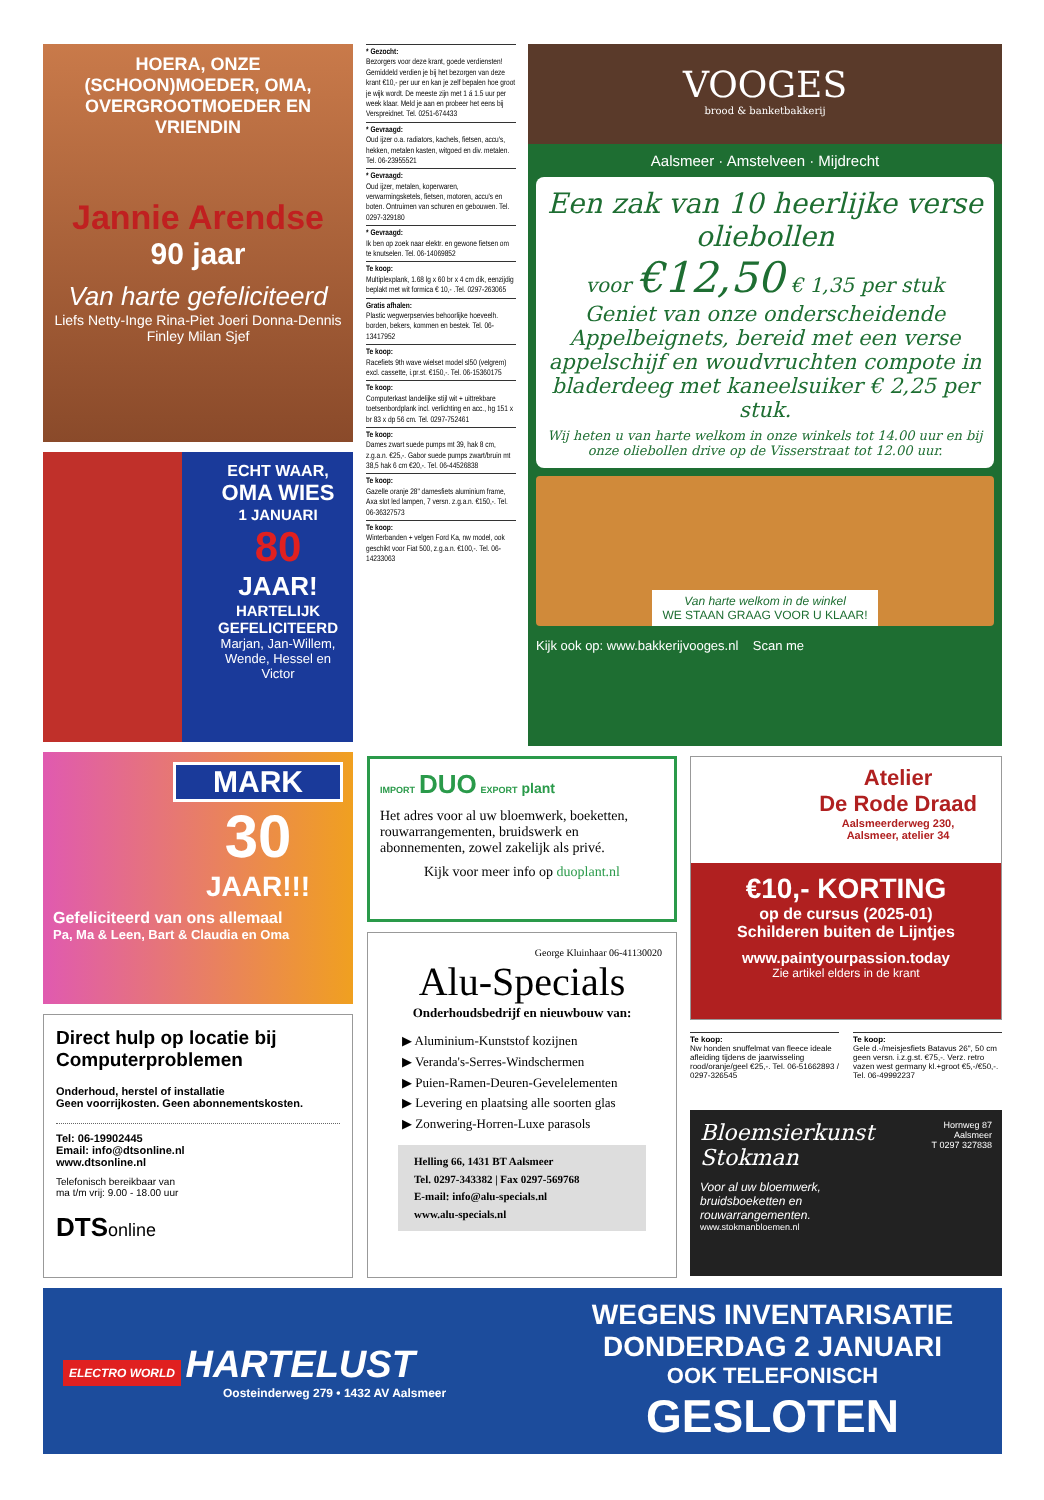HOERA, ONZE (SCHOON)MOEDER, OMA, OVERGROOTMOEDER EN VRIENDIN
Jannie Arendse
90 jaar
Van harte gefeliciteerd
Liefs Netty-Inge Rina-Piet Joeri Donna-Dennis Finley Milan Sjef
ECHT WAAR,
OMA WIES
1 JANUARI
80
JAAR!
HARTELIJK GEFELICITEERD
Marjan, Jan-Willem, Wende, Hessel en Victor
MARK
30
JAAR!!!
Gefeliciteerd van ons allemaal
Pa, Ma & Leen, Bart & Claudia en Oma
Direct hulp op locatie bij Computerproblemen
Onderhoud, herstel of installatie
Geen voorrijkosten. Geen abonnementskosten.
Tel: 06-19902445
Email: info@dtsonline.nl
www.dtsonline.nl
Telefonisch bereikbaar van
ma t/m vrij: 9.00 - 18.00 uur
DTSonline
* Gezocht:
Bezorgers voor deze krant, goede verdiensten! Gemiddeld verdien je bij het bezorgen van deze krant €10,- per uur en kan je zelf bepalen hoe groot je wijk wordt. De meeste zijn met 1 á 1.5 uur per week klaar. Meld je aan en probeer het eens bij Verspreidnet. Tel. 0251-674433
* Gevraagd:
Oud ijzer o.a. radiators, kachels, fietsen, accu's, hekken, metalen kasten, witgoed en div. metalen. Tel. 06-23955521
* Gevraagd:
Oud ijzer, metalen, koperwaren, verwarmingsketels, fietsen, motoren, accu's en boten. Ontruimen van schuren en gebouwen. Tel. 0297-329180
* Gevraagd:
Ik ben op zoek naar elektr. en gewone fietsen om te knutselen. Tel. 06-14069852
Te koop:
Multiplexplank, 1.68 lg x 60 br x 4 cm dik, eenzijdig beplakt met wit formica € 10,- .Tel. 0297-263065
Gratis afhalen:
Plastic wegwerpservies behoorlijke hoeveelh. borden, bekers, kommen en bestek. Tel. 06-13417952
Te koop:
Racefiets 9th wave wielset model sl50 (velgrem) excl. cassette, i.pr.st. €150,-. Tel. 06-15360175
Te koop:
Computerkast landelijke stijl wit + uittrekbare toetsenbordplank incl. verlichting en acc., hg 151 x br 83 x dp 56 cm. Tel. 0297-752461
Te koop:
Dames zwart suede pumps mt 39, hak 8 cm, z.g.a.n. €25,-. Gabor suede pumps zwart/bruin mt 38,5 hak 6 cm €20,-. Tel. 06-44526838
Te koop:
Gazelle oranje 28" damesfiets aluminium frame, Axa slot led lampen, 7 versn. z.g.a.n. €150,-. Tel. 06-36327573
Te koop:
Winterbanden + velgen Ford Ka, nw model, ook geschikt voor Fiat 500, z.g.a.n. €100,-. Tel. 06-14233063
VOOGES
brood & banketbakkerij
Aalsmeer · Amstelveen · Mijdrecht
Een zak van 10 heerlijke verse oliebollen
voor €12,50 € 1,35 per stuk
Geniet van onze onderscheidende Appelbeignets, bereid met een verse appelschijf en woudvruchten compote in bladerdeeg met kaneelsuiker € 2,25 per stuk.
Wij heten u van harte welkom in onze winkels tot 14.00 uur en bij onze oliebollen drive op de Visserstraat tot 12.00 uur.
Van harte welkom in de winkel
WE STAAN GRAAG VOOR U KLAAR!
Kijk ook op: www.bakkerijvooges.nl Scan me
IMPORT DUO EXPORT plant
Het adres voor al uw bloemwerk, boeketten, rouwarrangementen, bruidswerk en abonnementen, zowel zakelijk als privé.
Kijk voor meer info op duoplant.nl
George Kluinhaar 06-41130020
Alu-Specials
Onderhoudsbedrijf en nieuwbouw van:
▶ Aluminium-Kunststof kozijnen
▶ Veranda's-Serres-Windschermen
▶ Puien-Ramen-Deuren-Gevelelementen
▶ Levering en plaatsing alle soorten glas
▶ Zonwering-Horren-Luxe parasols
Helling 66, 1431 BT Aalsmeer
Tel. 0297-343382 | Fax 0297-569768
E-mail: info@alu-specials.nl
www.alu-specials.nl
Atelier
De Rode Draad
Aalsmeerderweg 230,
Aalsmeer, atelier 34
€10,- KORTING
op de cursus (2025-01)
Schilderen buiten de Lijntjes
www.paintyourpassion.today
Zie artikel elders in de krant
Te koop:
Nw honden snuffelmat van fleece ideale afleiding tijdens de jaarwisseling rood/oranje/geel €25,-. Tel. 06-51662893 / 0297-326545
Te koop:
Gele d.-/meisjesfiets Batavus 26", 50 cm geen versn. i.z.g.st. €75,-. Verz. retro vazen west germany kl.+groot €5,-/€50,-. Tel. 06-49992237
Hornweg 87
Aalsmeer
T 0297 327838
Bloemsierkunst
Stokman
Voor al uw bloemwerk,
bruidsboeketten en
rouwarrangementen.
www.stokmanbloemen.nl
ELECTRO WORLD HARTELUST
Oosteinderweg 279 • 1432 AV Aalsmeer
WEGENS INVENTARISATIE
DONDERDAG 2 JANUARI
OOK TELEFONISCH
GESLOTEN